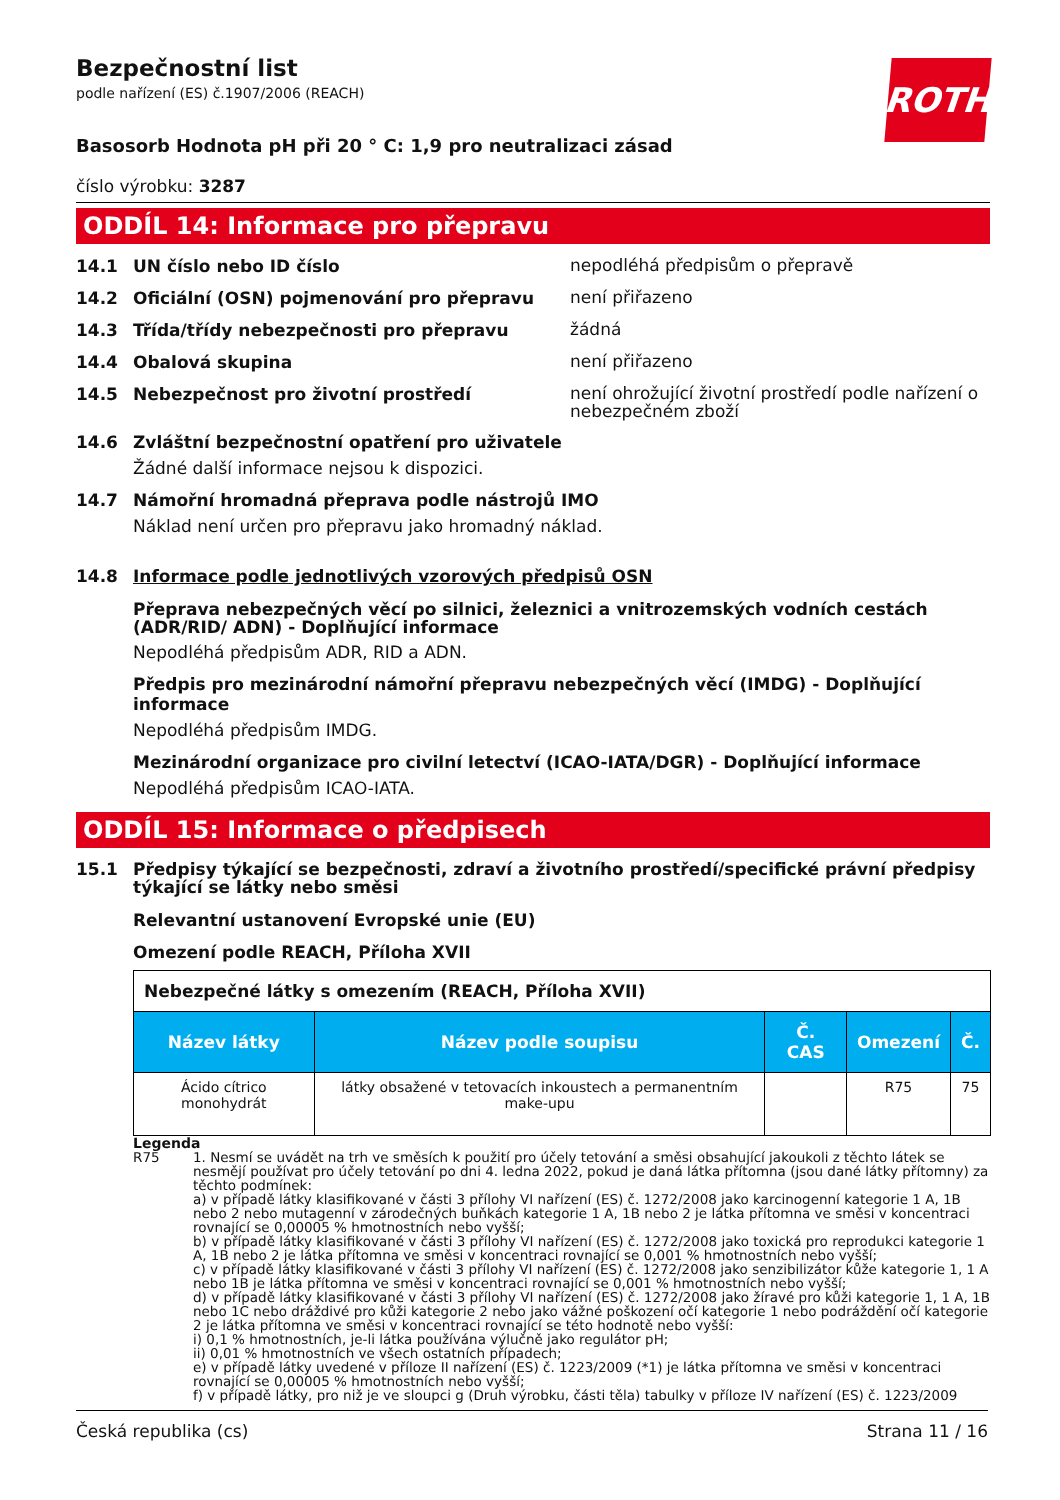Bezpečnostní list
podle nařízení (ES) č.1907/2006 (REACH)
ROTH
Basosorb Hodnota pH při 20 ° C: 1,9 pro neutralizaci zásad
číslo výrobku: 3287
ODDÍL 14: Informace pro přepravu
14.1 UN číslo nebo ID číslo
nepodléhá předpisům o přepravě
14.2 Oficiální (OSN) pojmenování pro přepravu
není přiřazeno
14.3 Třída/třídy nebezpečnosti pro přepravu
žádná
14.4 Obalová skupina
není přiřazeno
14.5 Nebezpečnost pro životní prostředí
není ohrožující životní prostředí podle nařízení o nebezpečném zboží
14.6 Zvláštní bezpečnostní opatření pro uživatele
Žádné další informace nejsou k dispozici.
14.7 Námořní hromadná přeprava podle nástrojů IMO
Náklad není určen pro přepravu jako hromadný náklad.
14.8 Informace podle jednotlivých vzorových předpisů OSN
Přeprava nebezpečných věcí po silnici, železnici a vnitrozemských vodních cestách (ADR/RID/ ADN) - Doplňující informace
Nepodléhá předpisům ADR, RID a ADN.
Předpis pro mezinárodní námořní přepravu nebezpečných věcí (IMDG) - Doplňující informace
Nepodléhá předpisům IMDG.
Mezinárodní organizace pro civilní letectví (ICAO-IATA/DGR) - Doplňující informace
Nepodléhá předpisům ICAO-IATA.
ODDÍL 15: Informace o předpisech
15.1 Předpisy týkající se bezpečnosti, zdraví a životního prostředí/specifické právní předpisy týkající se látky nebo směsi
Relevantní ustanovení Evropské unie (EU)
Omezení podle REACH, Příloha XVII
| Nebezpečné látky s omezením (REACH, Příloha XVII) | | | | |
| Název látky | Název podle soupisu | Č. CAS | Omezení | Č. |
| Ácido cítrico monohydrát | látky obsažené v tetovacích inkoustech a permanentním make-upu | | R75 | 75 |
Legenda
R75 1. Nesmí se uvádět na trh ve směsích k použití pro účely tetování a směsi obsahující jakoukoli z těchto látek se nesmějí používat pro účely tetování po dni 4. ledna 2022, pokud je daná látka přítomna (jsou dané látky přítomny) za těchto podmínek:
a) v případě látky klasifikované v části 3 přílohy VI nařízení (ES) č. 1272/2008 jako karcinogenní kategorie 1 A, 1B nebo 2 nebo mutagenní v zárodečných buňkách kategorie 1 A, 1B nebo 2 je látka přítomna ve směsi v koncentraci rovnající se 0,00005 % hmotnostních nebo vyšší;
b) v případě látky klasifikované v části 3 přílohy VI nařízení (ES) č. 1272/2008 jako toxická pro reprodukci kategorie 1 A, 1B nebo 2 je látka přítomna ve směsi v koncentraci rovnající se 0,001 % hmotnostních nebo vyšší;
c) v případě látky klasifikované v části 3 přílohy VI nařízení (ES) č. 1272/2008 jako senzibilizátor kůže kategorie 1, 1 A nebo 1B je látka přítomna ve směsi v koncentraci rovnající se 0,001 % hmotnostních nebo vyšší;
d) v případě látky klasifikované v části 3 přílohy VI nařízení (ES) č. 1272/2008 jako žíravé pro kůži kategorie 1, 1 A, 1B nebo 1C nebo dráždivé pro kůži kategorie 2 nebo jako vážné poškození očí kategorie 1 nebo podráždění očí kategorie 2 je látka přítomna ve směsi v koncentraci rovnající se této hodnotě nebo vyšší:
i) 0,1 % hmotnostních, je-li látka používána výlučně jako regulátor pH;
ii) 0,01 % hmotnostních ve všech ostatních případech;
e) v případě látky uvedené v příloze II nařízení (ES) č. 1223/2009 (*1) je látka přítomna ve směsi v koncentraci rovnající se 0,00005 % hmotnostních nebo vyšší;
f) v případě látky, pro niž je ve sloupci g (Druh výrobku, části těla) tabulky v příloze IV nařízení (ES) č. 1223/2009
Česká republika (cs) Strana 11 / 16